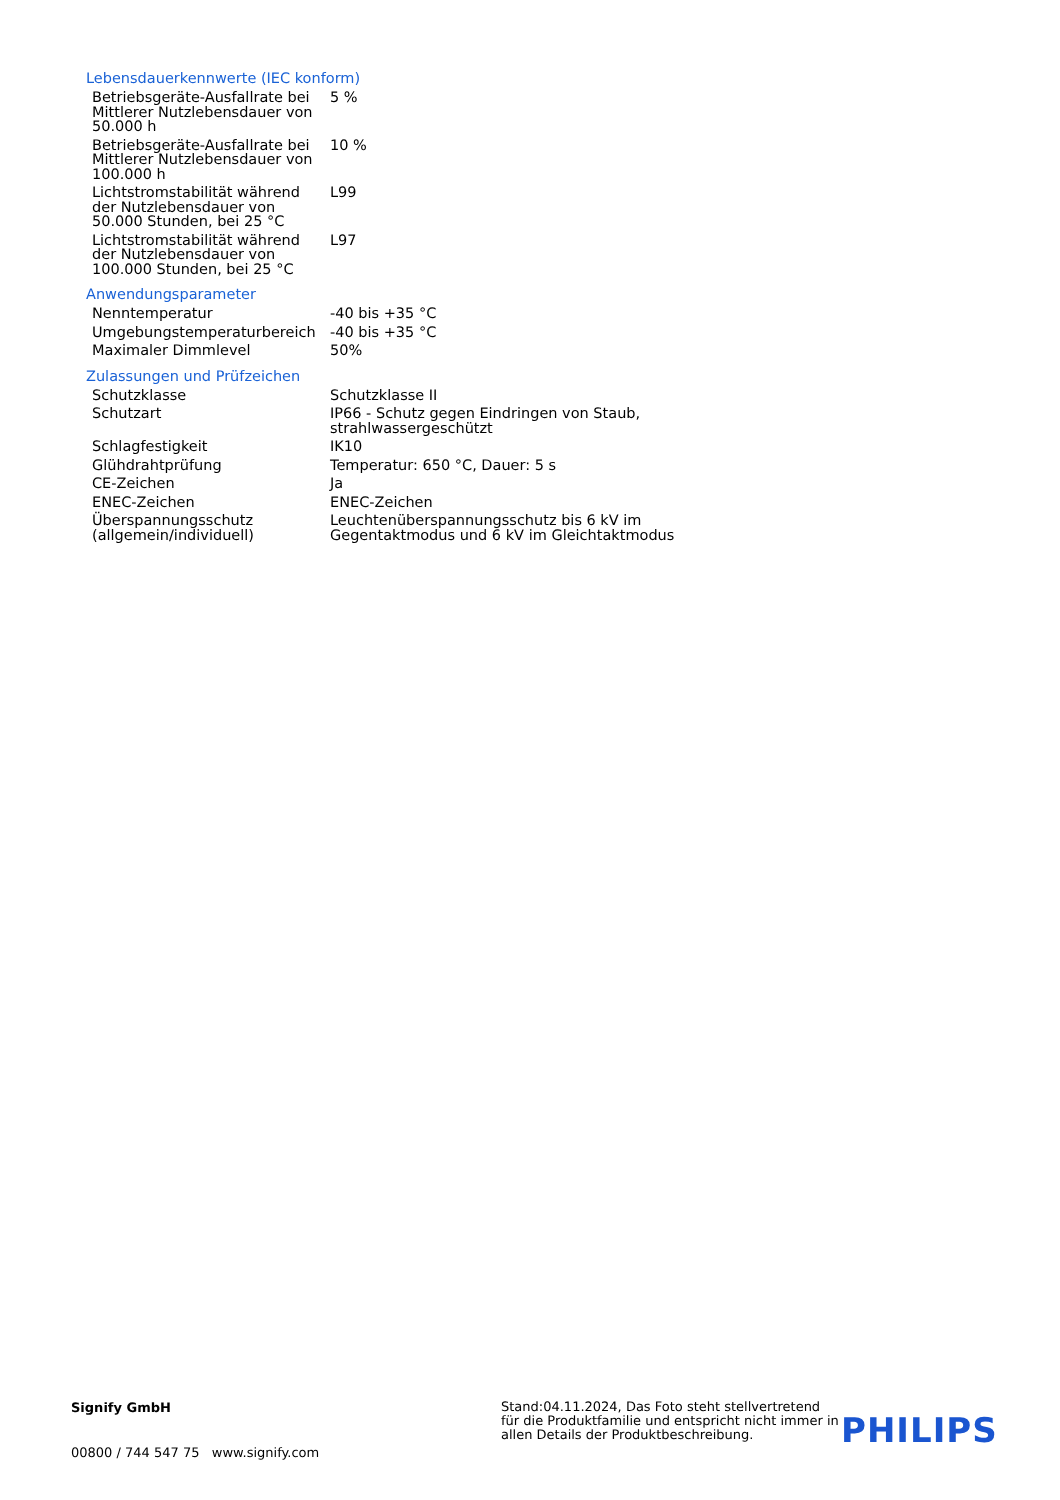Lebensdauerkennwerte (IEC konform)
| Betriebsgeräte-Ausfallrate bei Mittlerer Nutzlebensdauer von 50.000 h | 5 % |
| Betriebsgeräte-Ausfallrate bei Mittlerer Nutzlebensdauer von 100.000 h | 10 % |
| Lichtstromstabilität während der Nutzlebensdauer von 50.000 Stunden, bei 25 °C | L99 |
| Lichtstromstabilität während der Nutzlebensdauer von 100.000 Stunden, bei 25 °C | L97 |
Anwendungsparameter
| Nenntemperatur | -40 bis +35 °C |
| Umgebungstemperaturbereich | -40 bis +35 °C |
| Maximaler Dimmlevel | 50% |
Zulassungen und Prüfzeichen
| Schutzklasse | Schutzklasse II |
| Schutzart | IP66 - Schutz gegen Eindringen von Staub, strahlwassergeschützt |
| Schlagfestigkeit | IK10 |
| Glühdrahtprüfung | Temperatur: 650 °C, Dauer: 5 s |
| CE-Zeichen | Ja |
| ENEC-Zeichen | ENEC-Zeichen |
| Überspannungsschutz (allgemein/individuell) | Leuchtenüberspannungsschutz bis 6 kV im Gegentaktmodus und 6 kV im Gleichtaktmodus |
Signify GmbH
00800 / 744 547 75 www.signify.com
Stand:04.11.2024, Das Foto steht stellvertretend für die Produktfamilie und entspricht nicht immer in allen Details der Produktbeschreibung.
PHILIPS